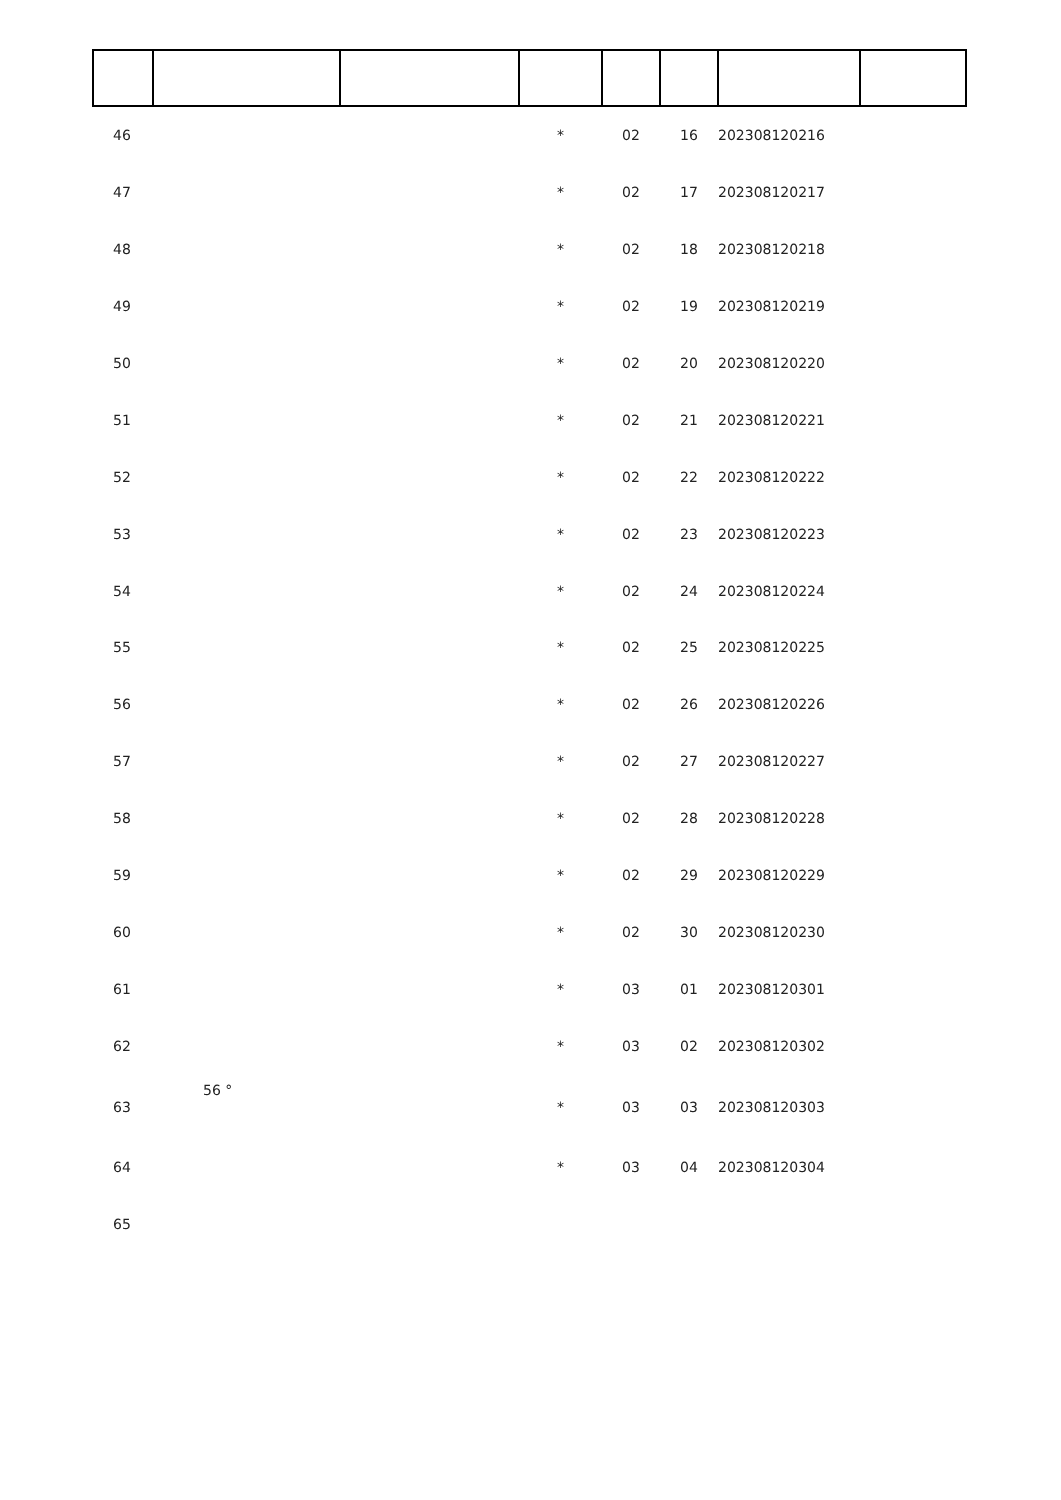| 46 | | | * | 02 | 16 | 202308120216 | |
| 47 | | | * | 02 | 17 | 202308120217 | |
| 48 | | | * | 02 | 18 | 202308120218 | |
| 49 | | | * | 02 | 19 | 202308120219 | |
| 50 | | | * | 02 | 20 | 202308120220 | |
| 51 | | | * | 02 | 21 | 202308120221 | |
| 52 | | | * | 02 | 22 | 202308120222 | |
| 53 | | | * | 02 | 23 | 202308120223 | |
| 54 | | | * | 02 | 24 | 202308120224 | |
| 55 | | | * | 02 | 25 | 202308120225 | |
| 56 | | | * | 02 | 26 | 202308120226 | |
| 57 | | | * | 02 | 27 | 202308120227 | |
| 58 | | | * | 02 | 28 | 202308120228 | |
| 59 | | | * | 02 | 29 | 202308120229 | |
| 60 | | | * | 02 | 30 | 202308120230 | |
| 61 | | | * | 03 | 01 | 202308120301 | |
| 62 | | | * | 03 | 02 | 202308120302 | |
| 63 | 56 ° | | * | 03 | 03 | 202308120303 | |
| 64 | | | * | 03 | 04 | 202308120304 | |
| 65 | | | | | | | |